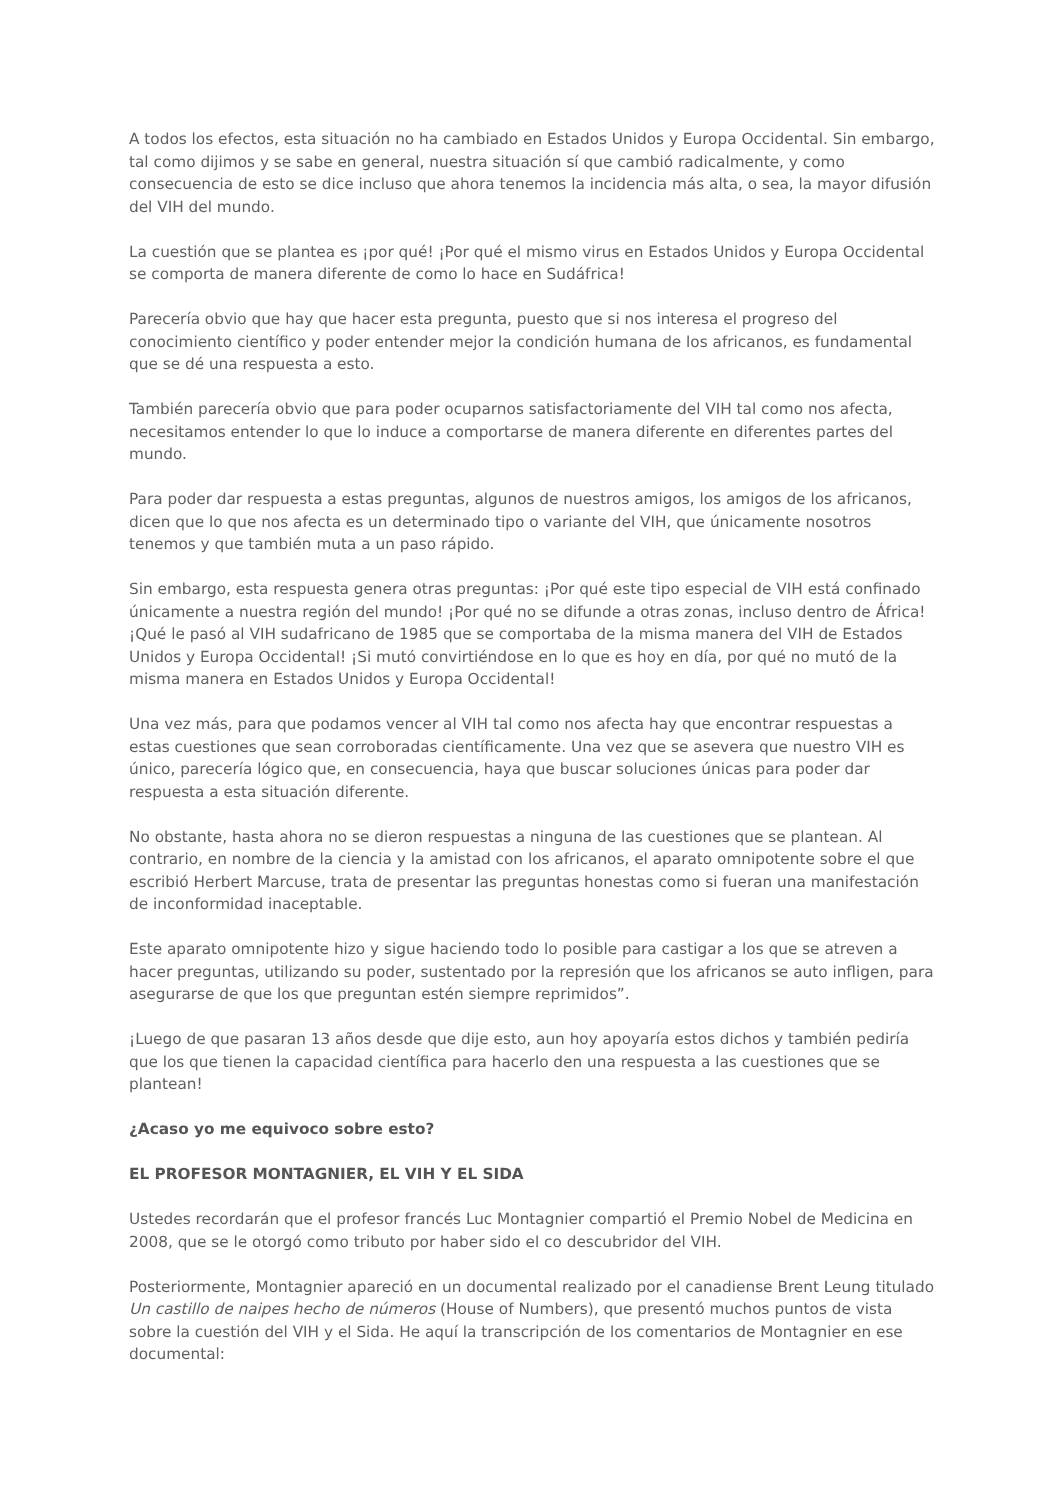A todos los efectos, esta situación no ha cambiado en Estados Unidos y Europa Occidental. Sin embargo, tal como dijimos y se sabe en general, nuestra situación sí que cambió radicalmente, y como consecuencia de esto se dice incluso que ahora tenemos la incidencia más alta, o sea, la mayor difusión del VIH del mundo.
La cuestión que se plantea es ¡por qué! ¡Por qué el mismo virus en Estados Unidos y Europa Occidental se comporta de manera diferente de como lo hace en Sudáfrica!
Parecería obvio que hay que hacer esta pregunta, puesto que si nos interesa el progreso del conocimiento científico y poder entender mejor la condición humana de los africanos, es fundamental que se dé una respuesta a esto.
También parecería obvio que para poder ocuparnos satisfactoriamente del VIH tal como nos afecta, necesitamos entender lo que lo induce a comportarse de manera diferente en diferentes partes del mundo.
Para poder dar respuesta a estas preguntas, algunos de nuestros amigos, los amigos de los africanos, dicen que lo que nos afecta es un determinado tipo o variante del VIH, que únicamente nosotros tenemos y que también muta a un paso rápido.
Sin embargo, esta respuesta genera otras preguntas: ¡Por qué este tipo especial de VIH está confinado únicamente a nuestra región del mundo! ¡Por qué no se difunde a otras zonas, incluso dentro de África! ¡Qué le pasó al VIH sudafricano de 1985 que se comportaba de la misma manera del VIH de Estados Unidos y Europa Occidental! ¡Si mutó convirtiéndose en lo que es hoy en día, por qué no mutó de la misma manera en Estados Unidos y Europa Occidental!
Una vez más, para que podamos vencer al VIH tal como nos afecta hay que encontrar respuestas a estas cuestiones que sean corroboradas científicamente. Una vez que se asevera que nuestro VIH es único, parecería lógico que, en consecuencia, haya que buscar soluciones únicas para poder dar respuesta a esta situación diferente.
No obstante, hasta ahora no se dieron respuestas a ninguna de las cuestiones que se plantean. Al contrario, en nombre de la ciencia y la amistad con los africanos, el aparato omnipotente sobre el que escribió Herbert Marcuse, trata de presentar las preguntas honestas como si fueran una manifestación de inconformidad inaceptable.
Este aparato omnipotente hizo y sigue haciendo todo lo posible para castigar a los que se atreven a hacer preguntas, utilizando su poder, sustentado por la represión que los africanos se auto infligen, para asegurarse de que los que preguntan estén siempre reprimidos”.
¡Luego de que pasaran 13 años desde que dije esto, aun hoy apoyaría estos dichos y también pediría que los que tienen la capacidad científica para hacerlo den una respuesta a las cuestiones que se plantean!
¿Acaso yo me equivoco sobre esto?
EL PROFESOR MONTAGNIER, EL VIH Y EL SIDA
Ustedes recordarán que el profesor francés Luc Montagnier compartió el Premio Nobel de Medicina en 2008, que se le otorgó como tributo por haber sido el co descubridor del VIH.
Posteriormente, Montagnier apareció en un documental realizado por el canadiense Brent Leung titulado Un castillo de naipes hecho de números (House of Numbers), que presentó muchos puntos de vista sobre la cuestión del VIH y el Sida. He aquí la transcripción de los comentarios de Montagnier en ese documental: